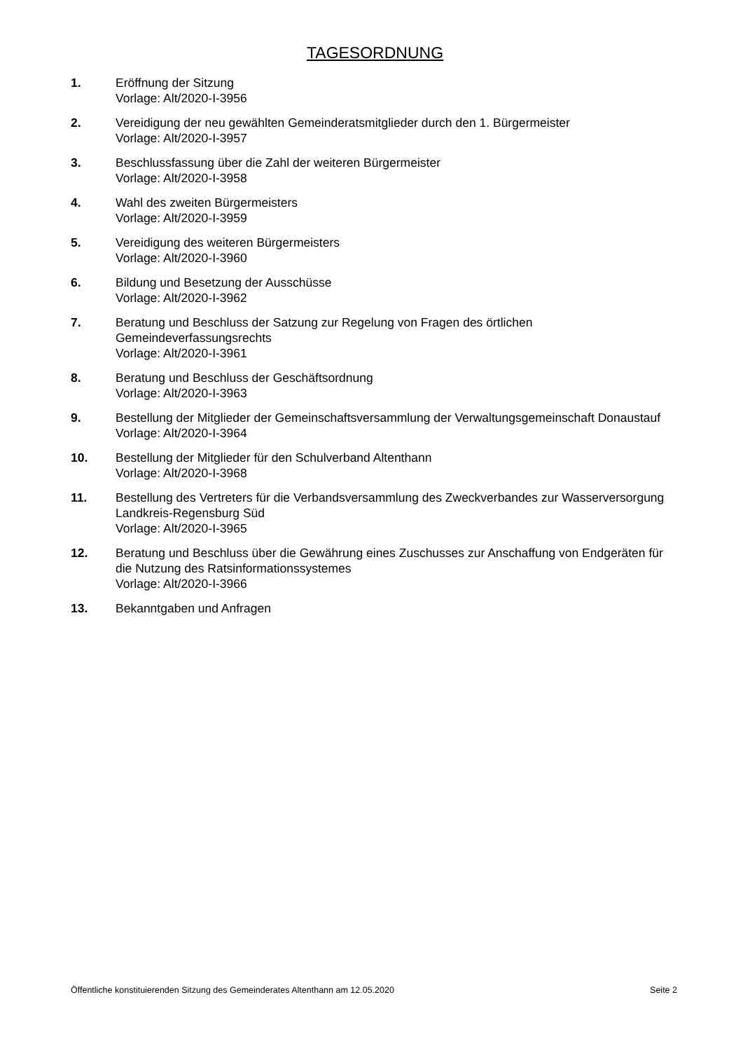TAGESORDNUNG
1. Eröffnung der Sitzung
Vorlage: Alt/2020-I-3956
2. Vereidigung der neu gewählten Gemeinderatsmitglieder durch den 1. Bürgermeister
Vorlage: Alt/2020-I-3957
3. Beschlussfassung über die Zahl der weiteren Bürgermeister
Vorlage: Alt/2020-I-3958
4. Wahl des zweiten Bürgermeisters
Vorlage: Alt/2020-I-3959
5. Vereidigung des weiteren Bürgermeisters
Vorlage: Alt/2020-I-3960
6. Bildung und Besetzung der Ausschüsse
Vorlage: Alt/2020-I-3962
7. Beratung und Beschluss der Satzung zur Regelung von Fragen des örtlichen Gemeindeverfassungsrechts
Vorlage: Alt/2020-I-3961
8. Beratung und Beschluss der Geschäftsordnung
Vorlage: Alt/2020-I-3963
9. Bestellung der Mitglieder der Gemeinschaftsversammlung der Verwaltungsgemeinschaft Donaustauf
Vorlage: Alt/2020-I-3964
10. Bestellung der Mitglieder für den Schulverband Altenthann
Vorlage: Alt/2020-I-3968
11. Bestellung des Vertreters für die Verbandsversammlung des Zweckverbandes zur Wasserversorgung Landkreis-Regensburg Süd
Vorlage: Alt/2020-I-3965
12. Beratung und Beschluss über die Gewährung eines Zuschusses zur Anschaffung von Endgeräten für die Nutzung des Ratsinformationssystemes
Vorlage: Alt/2020-I-3966
13. Bekanntgaben und Anfragen
Öffentliche konstituierenden Sitzung des Gemeinderates Altenthann am 12.05.2020 Seite 2